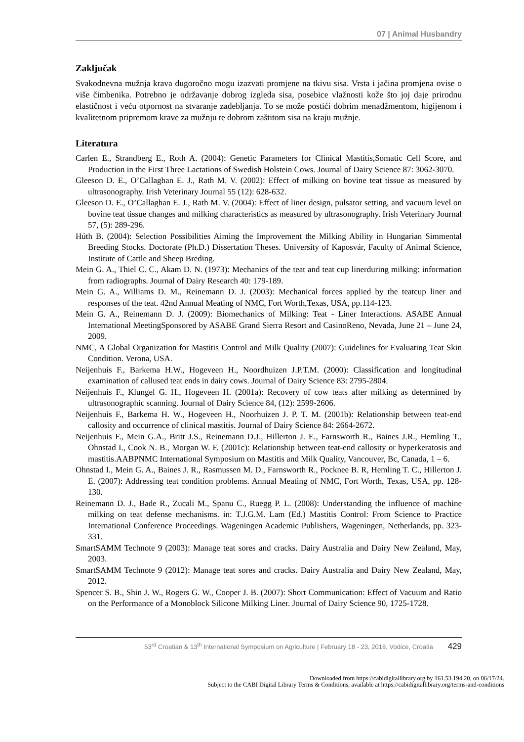07 | Animal Husbandry
Zaključak
Svakodnevna mužnja krava dugoročno mogu izazvati promjene na tkivu sisa. Vrsta i jačina promjena ovise o više čimbenika. Potrebno je održavanje dobrog izgleda sisa, posebice vlažnosti kože što joj daje prirodnu elastičnost i veću otpornost na stvaranje zadebljanja. To se može postići dobrim menadžmentom, higijenom i kvalitetnom pripremom krave za mužnju te dobrom zaštitom sisa na kraju mužnje.
Literatura
Carlen E., Strandberg E., Roth A. (2004): Genetic Parameters for Clinical Mastitis,Somatic Cell Score, and Production in the First Three Lactations of Swedish Holstein Cows. Journal of Dairy Science 87: 3062-3070.
Gleeson D. E., O’Callaghan E. J., Rath M. V. (2002): Effect of milking on bovine teat tissue as measured by ultrasonography. Irish Veterinary Journal 55 (12): 628-632.
Gleeson D. E., O’Callaghan E. J., Rath M. V. (2004): Effect of liner design, pulsator setting, and vacuum level on bovine teat tissue changes and milking characteristics as measured by ultrasonography. Irish Veterinary Journal 57, (5): 289-296.
Húth B. (2004): Selection Possibilities Aiming the Improvement the Milking Ability in Hungarian Simmental Breeding Stocks. Doctorate (Ph.D.) Dissertation Theses. University of Kaposvár, Faculty of Animal Science, Institute of Cattle and Sheep Breding.
Mein G. A., Thiel C. C., Akam D. N. (1973): Mechanics of the teat and teat cup linerduring milking: information from radiographs. Journal of Dairy Research 40: 179-189.
Mein G. A., Williams D. M., Reinemann D. J. (2003): Mechanical forces applied by the teatcup liner and responses of the teat. 42nd Annual Meating of NMC, Fort Worth,Texas, USA, pp.114-123.
Mein G. A., Reinemann D. J. (2009): Biomechanics of Milking: Teat - Liner Interactions. ASABE Annual International MeetingSponsored by ASABE Grand Sierra Resort and CasinoReno, Nevada, June 21 – June 24, 2009.
NMC, A Global Organization for Mastitis Control and Milk Quality (2007): Guidelines for Evaluating Teat Skin Condition. Verona, USA.
Neijenhuis F., Barkema H.W., Hogeveen H., Noordhuizen J.P.T.M. (2000): Classification and longitudinal examination of callused teat ends in dairy cows. Journal of Dairy Science 83: 2795-2804.
Neijenhuis F., Klungel G. H., Hogeveen H. (2001a): Recovery of cow teats after milking as determined by ultrasonographic scanning. Journal of Dairy Science 84, (12): 2599-2606.
Neijenhuis F., Barkema H. W., Hogeveen H., Noorhuizen J. P. T. M. (2001b): Relationship between teat-end callosity and occurrence of clinical mastitis. Journal of Dairy Science 84: 2664-2672.
Neijenhuis F., Mein G.A., Britt J.S., Reinemann D.J., Hillerton J. E., Farnsworth R., Baines J.R., Hemling T., Ohnstad I., Cook N. B., Morgan W. F. (2001c): Relationship between teat-end callosity or hyperkeratosis and mastitis.AABPNMC International Symposium on Mastitis and Milk Quality, Vancouver, Bc, Canada, 1 – 6.
Ohnstad I., Mein G. A., Baines J. R., Rasmussen M. D., Farnsworth R., Pocknee B. R, Hemling T. C., Hillerton J. E. (2007): Addressing teat condition problems. Annual Meating of NMC, Fort Worth, Texas, USA, pp. 128-130.
Reinemann D. J., Bade R., Zucali M., Spanu C., Ruegg P. L. (2008): Understanding the influence of machine milking on teat defense mechanisms. in: T.J.G.M. Lam (Ed.) Mastitis Control: From Science to Practice International Conference Proceedings. Wageningen Academic Publishers, Wageningen, Netherlands, pp. 323-331.
SmartSAMM Technote 9 (2003): Manage teat sores and cracks. Dairy Australia and Dairy New Zealand, May, 2003.
SmartSAMM Technote 9 (2012): Manage teat sores and cracks. Dairy Australia and Dairy New Zealand, May, 2012.
Spencer S. B., Shin J. W., Rogers G. W., Cooper J. B. (2007): Short Communication: Effect of Vacuum and Ratio on the Performance of a Monoblock Silicone Milking Liner. Journal of Dairy Science 90, 1725-1728.
53<sup>rd</sup> Croatian & 13<sup>th</sup> International Symposium on Agriculture | February 18 - 23, 2018, Vodice, Croatia 429
Downloaded from https://cabidigitallibrary.org by 161.53.194.20, on 06/17/24.
Subject to the CABI Digital Library Terms & Conditions, available at https://cabidigitallibrary.org/terms-and-conditions